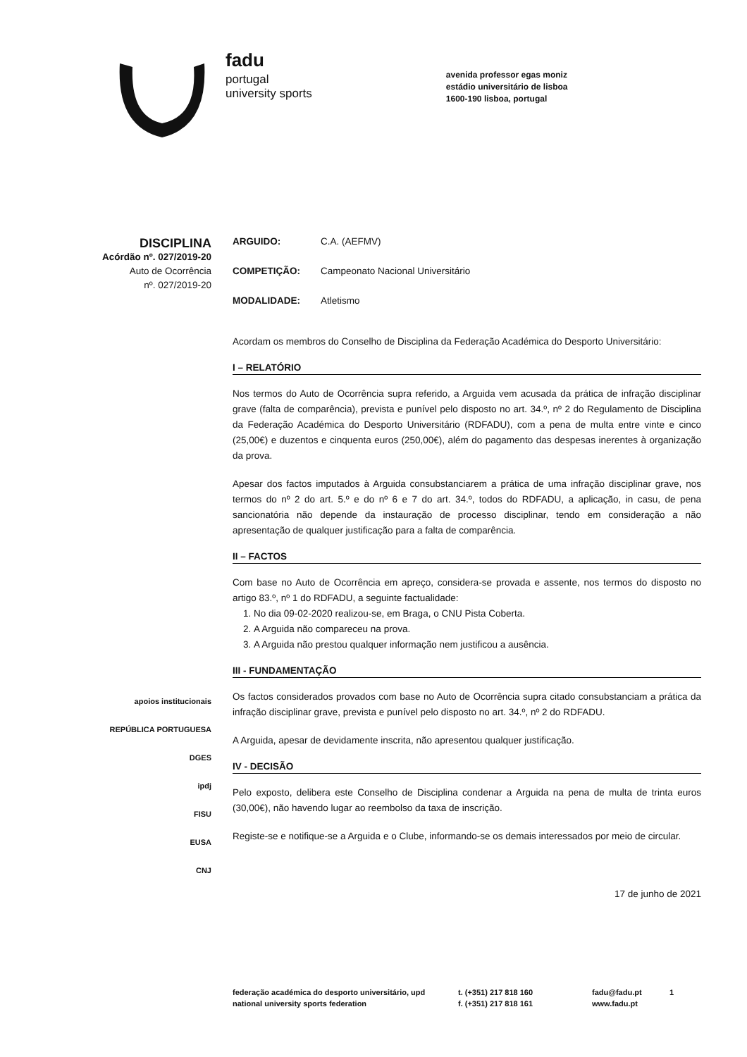fadu
portugal
university sports
avenida professor egas moniz
estádio universitário de lisboa
1600-190 lisboa, portugal
DISCIPLINA
Acórdão nº. 027/2019-20
Auto de Ocorrência
nº. 027/2019-20
apoios institucionais
REPÚBLICA PORTUGUESA
DGES
ipdj
FISU
EUSA
CNJ
ARGUIDO: C.A. (AEFMV)
COMPETIÇÃO: Campeonato Nacional Universitário
MODALIDADE: Atletismo
Acordam os membros do Conselho de Disciplina da Federação Académica do Desporto Universitário:
I – RELATÓRIO
Nos termos do Auto de Ocorrência supra referido, a Arguida vem acusada da prática de infração disciplinar grave (falta de comparência), prevista e punível pelo disposto no art. 34.º, nº 2 do Regulamento de Disciplina da Federação Académica do Desporto Universitário (RDFADU), com a pena de multa entre vinte e cinco (25,00€) e duzentos e cinquenta euros (250,00€), além do pagamento das despesas inerentes à organização da prova.
Apesar dos factos imputados à Arguida consubstanciarem a prática de uma infração disciplinar grave, nos termos do nº 2 do art. 5.º e do nº 6 e 7 do art. 34.º, todos do RDFADU, a aplicação, in casu, de pena sancionatória não depende da instauração de processo disciplinar, tendo em consideração a não apresentação de qualquer justificação para a falta de comparência.
II – FACTOS
Com base no Auto de Ocorrência em apreço, considera-se provada e assente, nos termos do disposto no artigo 83.º, nº 1 do RDFADU, a seguinte factualidade:
1. No dia 09-02-2020 realizou-se, em Braga, o CNU Pista Coberta.
2. A Arguida não compareceu na prova.
3. A Arguida não prestou qualquer informação nem justificou a ausência.
III - FUNDAMENTAÇÃO
Os factos considerados provados com base no Auto de Ocorrência supra citado consubstanciam a prática da infração disciplinar grave, prevista e punível pelo disposto no art. 34.º, nº 2 do RDFADU.
A Arguida, apesar de devidamente inscrita, não apresentou qualquer justificação.
IV - DECISÃO
Pelo exposto, delibera este Conselho de Disciplina condenar a Arguida na pena de multa de trinta euros (30,00€), não havendo lugar ao reembolso da taxa de inscrição.
Registe-se e notifique-se a Arguida e o Clube, informando-se os demais interessados por meio de circular.
17 de junho de 2021
federação académica do desporto universitário, upd
national university sports federation
t. (+351) 217 818 160
f. (+351) 217 818 161
fadu@fadu.pt
www.fadu.pt
1